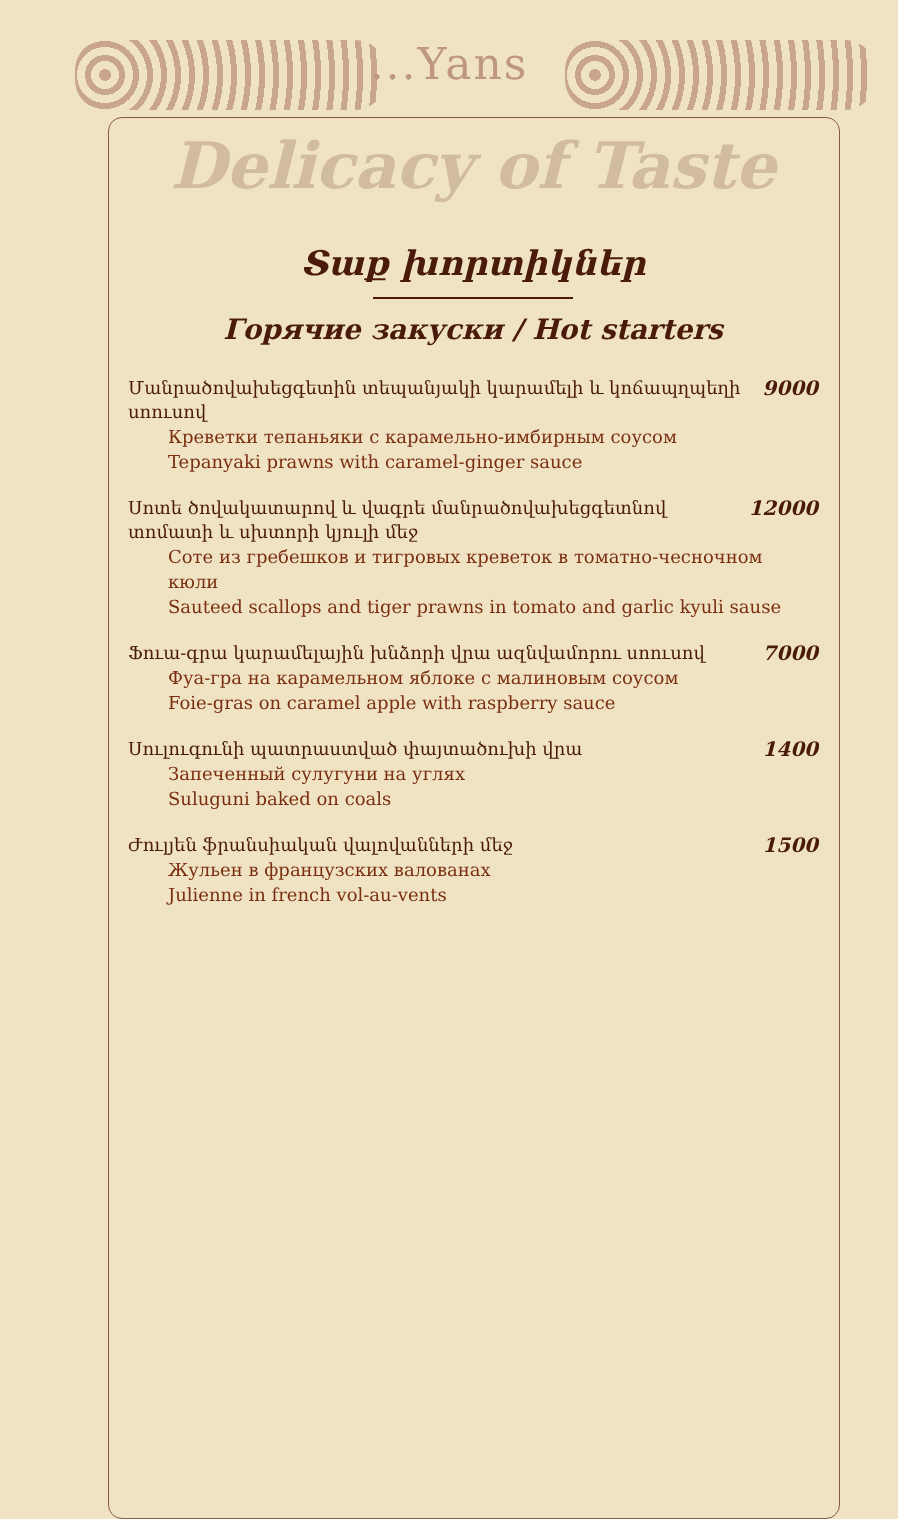...Yans
Delicacy of Taste
Տաք խորտիկներ
Горячие закуски / Hot starters
Մանրածովախեցգետին տեպանյակի կարամելի և կոճապղպեղի սոուսով 9000
Креветки тепаньяки с карамельно-имбирным соусом
Tepanyaki prawns with caramel-ginger sauce
Սոտե ծովակատարով և վագրե մանրածովախեցգետնով տոմատի և սխտորի կյուլի մեջ 12000
Соте из гребешков и тигровых креветок в томатно-чесночном кюли
Sauteed scallops and tiger prawns in tomato and garlic kyuli sause
Ֆուա-գրա կարամելային խնձորի վրա ազնվամորու սոուսով 7000
Фуа-гра на карамельном яблоке с малиновым соусом
Foie-gras on caramel apple with raspberry sauce
Սուլուգունի պատրաստված փայտածուխի վրա 1400
Запеченный сулугуни на углях
Suluguni baked on coals
Ժուլյեն ֆրանսիական վալովանների մեջ 1500
Жульен в французских валованах
Julienne in french vol-au-vents